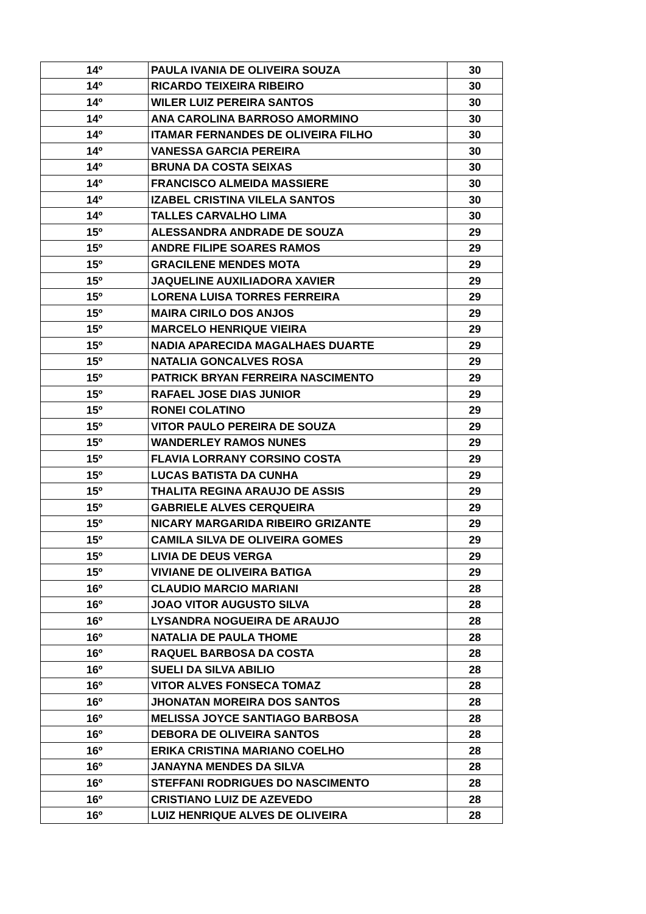| 14º | PAULA IVANIA DE OLIVEIRA SOUZA | 30 |
| 14º | RICARDO TEIXEIRA RIBEIRO | 30 |
| 14º | WILER LUIZ PEREIRA SANTOS | 30 |
| 14º | ANA CAROLINA BARROSO AMORMINO | 30 |
| 14º | ITAMAR FERNANDES DE OLIVEIRA FILHO | 30 |
| 14º | VANESSA GARCIA PEREIRA | 30 |
| 14º | BRUNA DA COSTA SEIXAS | 30 |
| 14º | FRANCISCO ALMEIDA MASSIERE | 30 |
| 14º | IZABEL CRISTINA VILELA SANTOS | 30 |
| 14º | TALLES CARVALHO LIMA | 30 |
| 15º | ALESSANDRA ANDRADE DE SOUZA | 29 |
| 15º | ANDRE FILIPE SOARES RAMOS | 29 |
| 15º | GRACILENE MENDES MOTA | 29 |
| 15º | JAQUELINE AUXILIADORA XAVIER | 29 |
| 15º | LORENA LUISA TORRES FERREIRA | 29 |
| 15º | MAIRA CIRILO DOS ANJOS | 29 |
| 15º | MARCELO HENRIQUE VIEIRA | 29 |
| 15º | NADIA APARECIDA MAGALHAES DUARTE | 29 |
| 15º | NATALIA GONCALVES ROSA | 29 |
| 15º | PATRICK BRYAN FERREIRA NASCIMENTO | 29 |
| 15º | RAFAEL JOSE DIAS JUNIOR | 29 |
| 15º | RONEI COLATINO | 29 |
| 15º | VITOR PAULO PEREIRA DE SOUZA | 29 |
| 15º | WANDERLEY RAMOS NUNES | 29 |
| 15º | FLAVIA LORRANY CORSINO COSTA | 29 |
| 15º | LUCAS BATISTA DA CUNHA | 29 |
| 15º | THALITA REGINA ARAUJO DE ASSIS | 29 |
| 15º | GABRIELE ALVES CERQUEIRA | 29 |
| 15º | NICARY MARGARIDA RIBEIRO GRIZANTE | 29 |
| 15º | CAMILA SILVA DE OLIVEIRA GOMES | 29 |
| 15º | LIVIA DE DEUS VERGA | 29 |
| 15º | VIVIANE DE OLIVEIRA BATIGA | 29 |
| 16º | CLAUDIO MARCIO MARIANI | 28 |
| 16º | JOAO VITOR AUGUSTO SILVA | 28 |
| 16º | LYSANDRA NOGUEIRA DE ARAUJO | 28 |
| 16º | NATALIA DE PAULA THOME | 28 |
| 16º | RAQUEL BARBOSA DA COSTA | 28 |
| 16º | SUELI DA SILVA ABILIO | 28 |
| 16º | VITOR ALVES FONSECA TOMAZ | 28 |
| 16º | JHONATAN MOREIRA DOS SANTOS | 28 |
| 16º | MELISSA JOYCE SANTIAGO BARBOSA | 28 |
| 16º | DEBORA DE OLIVEIRA SANTOS | 28 |
| 16º | ERIKA CRISTINA MARIANO COELHO | 28 |
| 16º | JANAYNA MENDES DA SILVA | 28 |
| 16º | STEFFANI RODRIGUES DO NASCIMENTO | 28 |
| 16º | CRISTIANO LUIZ DE AZEVEDO | 28 |
| 16º | LUIZ HENRIQUE ALVES DE OLIVEIRA | 28 |